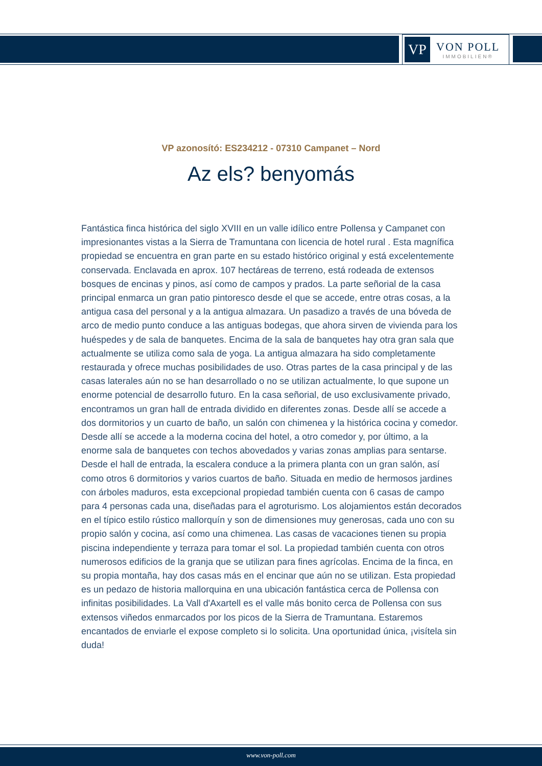VP
VON POLL
IMMOBILIEN®
VP azonosító: ES234212 - 07310 Campanet – Nord
Az els? benyomás
Fantástica finca histórica del siglo XVIII en un valle idílico entre Pollensa y Campanet con impresionantes vistas a la Sierra de Tramuntana con licencia de hotel rural . Esta magnífica propiedad se encuentra en gran parte en su estado histórico original y está excelentemente conservada. Enclavada en aprox. 107 hectáreas de terreno, está rodeada de extensos bosques de encinas y pinos, así como de campos y prados. La parte señorial de la casa principal enmarca un gran patio pintoresco desde el que se accede, entre otras cosas, a la antigua casa del personal y a la antigua almazara. Un pasadizo a través de una bóveda de arco de medio punto conduce a las antiguas bodegas, que ahora sirven de vivienda para los huéspedes y de sala de banquetes. Encima de la sala de banquetes hay otra gran sala que actualmente se utiliza como sala de yoga. La antigua almazara ha sido completamente restaurada y ofrece muchas posibilidades de uso. Otras partes de la casa principal y de las casas laterales aún no se han desarrollado o no se utilizan actualmente, lo que supone un enorme potencial de desarrollo futuro. En la casa señorial, de uso exclusivamente privado, encontramos un gran hall de entrada dividido en diferentes zonas. Desde allí se accede a dos dormitorios y un cuarto de baño, un salón con chimenea y la histórica cocina y comedor. Desde allí se accede a la moderna cocina del hotel, a otro comedor y, por último, a la enorme sala de banquetes con techos abovedados y varias zonas amplias para sentarse. Desde el hall de entrada, la escalera conduce a la primera planta con un gran salón, así como otros 6 dormitorios y varios cuartos de baño. Situada en medio de hermosos jardines con árboles maduros, esta excepcional propiedad también cuenta con 6 casas de campo para 4 personas cada una, diseñadas para el agroturismo. Los alojamientos están decorados en el típico estilo rústico mallorquín y son de dimensiones muy generosas, cada uno con su propio salón y cocina, así como una chimenea. Las casas de vacaciones tienen su propia piscina independiente y terraza para tomar el sol. La propiedad también cuenta con otros numerosos edificios de la granja que se utilizan para fines agrícolas. Encima de la finca, en su propia montaña, hay dos casas más en el encinar que aún no se utilizan. Esta propiedad es un pedazo de historia mallorquina en una ubicación fantástica cerca de Pollensa con infinitas posibilidades. La Vall d'Axartell es el valle más bonito cerca de Pollensa con sus extensos viñedos enmarcados por los picos de la Sierra de Tramuntana. Estaremos encantados de enviarle el expose completo si lo solicita. Una oportunidad única, ¡visítela sin duda!
www.von-poll.com